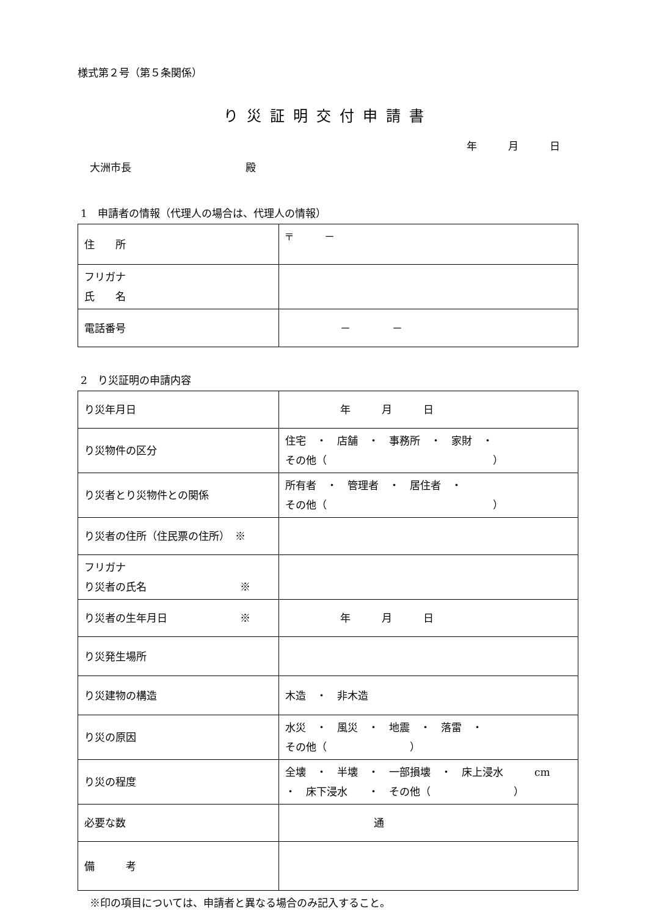様式第２号（第５条関係）
り災証明交付申請書
年　　　月　　　日
大洲市長　　　　　　　　　　　殿
1　申請者の情報（代理人の場合は、代理人の情報）
| 住 所 | 〒 － |
| フリガナ 氏 名 | |
| 電話番号 | － － |
2　り災証明の申請内容
| り災年月日 | 年 月 日 |
| り災物件の区分 | 住宅 ・ 店舗 ・ 事務所 ・ 家財 ・ その他（ ） |
| り災者とり災物件との関係 | 所有者 ・ 管理者 ・ 居住者 ・ その他（ ） |
| り災者の住所（住民票の住所） ※ | |
| フリガナ り災者の氏名 ※ | |
| り災者の生年月日 ※ | 年 月 日 |
| り災発生場所 | |
| り災建物の構造 | 木造 ・ 非木造 |
| り災の原因 | 水災 ・ 風災 ・ 地震 ・ 落雷 ・ その他（ ） |
| り災の程度 | 全壊 ・ 半壊 ・ 一部損壊 ・ 床上浸水 cm ・ 床下浸水 ・ その他（ ） |
| 必要な数 | 通 |
| 備 考 | |
※印の項目については、申請者と異なる場合のみ記入すること。